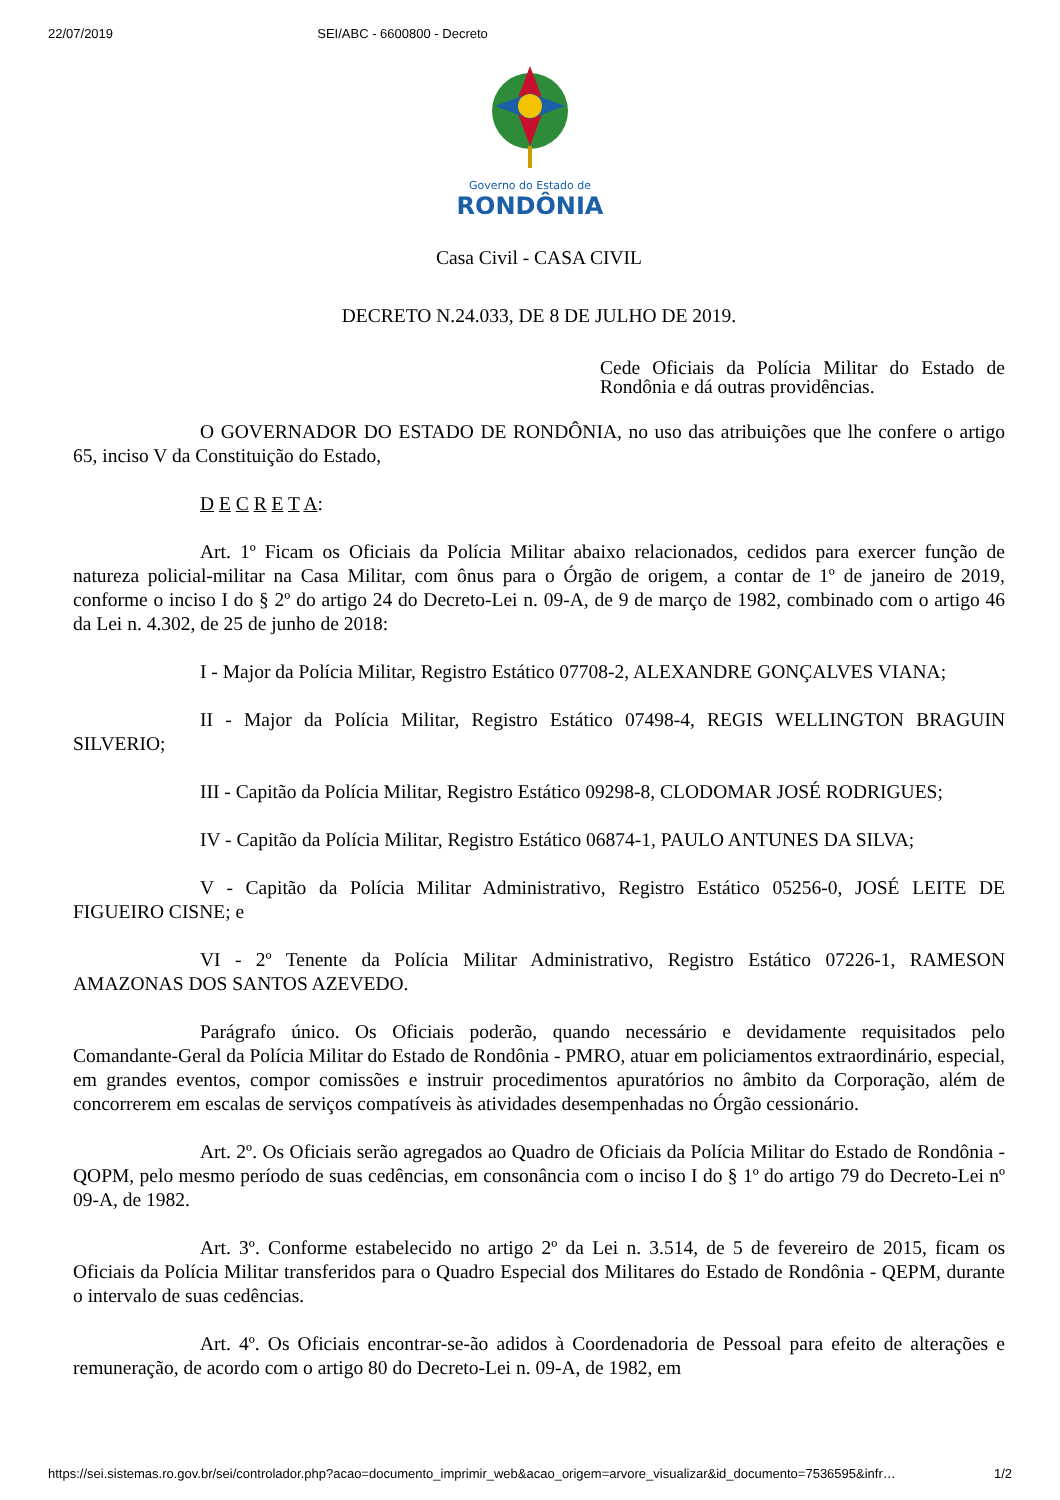22/07/2019 SEI/ABC - 6600800 - Decreto
Governo do Estado de
RONDÔNIA
Casa Civil - CASA CIVIL
DECRETO N.24.033, DE 8 DE JULHO DE 2019.
Cede Oficiais da Polícia Militar do Estado de Rondônia e dá outras providências.
O GOVERNADOR DO ESTADO DE RONDÔNIA, no uso das atribuições que lhe confere o artigo 65, inciso V da Constituição do Estado,
D E C R E T A:
Art. 1º Ficam os Oficiais da Polícia Militar abaixo relacionados, cedidos para exercer função de natureza policial-militar na Casa Militar, com ônus para o Órgão de origem, a contar de 1º de janeiro de 2019, conforme o inciso I do § 2º do artigo 24 do Decreto-Lei n. 09-A, de 9 de março de 1982, combinado com o artigo 46 da Lei n. 4.302, de 25 de junho de 2018:
I - Major da Polícia Militar, Registro Estático 07708-2, ALEXANDRE GONÇALVES VIANA;
II - Major da Polícia Militar, Registro Estático 07498-4, REGIS WELLINGTON BRAGUIN SILVERIO;
III - Capitão da Polícia Militar, Registro Estático 09298-8, CLODOMAR JOSÉ RODRIGUES;
IV - Capitão da Polícia Militar, Registro Estático 06874-1, PAULO ANTUNES DA SILVA;
V - Capitão da Polícia Militar Administrativo, Registro Estático 05256-0, JOSÉ LEITE DE FIGUEIRO CISNE; e
VI - 2º Tenente da Polícia Militar Administrativo, Registro Estático 07226-1, RAMESON AMAZONAS DOS SANTOS AZEVEDO.
Parágrafo único. Os Oficiais poderão, quando necessário e devidamente requisitados pelo Comandante-Geral da Polícia Militar do Estado de Rondônia - PMRO, atuar em policiamentos extraordinário, especial, em grandes eventos, compor comissões e instruir procedimentos apuratórios no âmbito da Corporação, além de concorrerem em escalas de serviços compatíveis às atividades desempenhadas no Órgão cessionário.
Art. 2º. Os Oficiais serão agregados ao Quadro de Oficiais da Polícia Militar do Estado de Rondônia - QOPM, pelo mesmo período de suas cedências, em consonância com o inciso I do § 1º do artigo 79 do Decreto-Lei nº 09-A, de 1982.
Art. 3º. Conforme estabelecido no artigo 2º da Lei n. 3.514, de 5 de fevereiro de 2015, ficam os Oficiais da Polícia Militar transferidos para o Quadro Especial dos Militares do Estado de Rondônia - QEPM, durante o intervalo de suas cedências.
Art. 4º. Os Oficiais encontrar-se-ão adidos à Coordenadoria de Pessoal para efeito de alterações e remuneração, de acordo com o artigo 80 do Decreto-Lei n. 09-A, de 1982, em
https://sei.sistemas.ro.gov.br/sei/controlador.php?acao=documento_imprimir_web&acao_origem=arvore_visualizar&id_documento=7536595&infr… 1/2